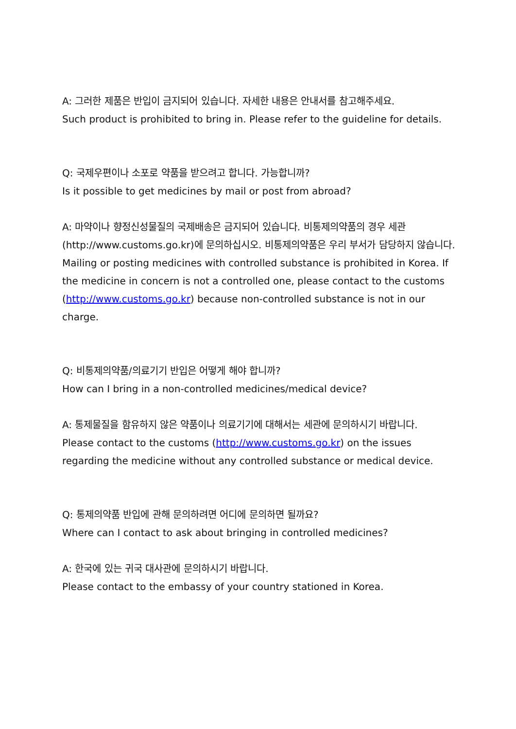A: 그러한 제품은 반입이 금지되어 있습니다. 자세한 내용은 안내서를 참고해주세요.
Such product is prohibited to bring in. Please refer to the guideline for details.
Q: 국제우편이나 소포로 약품을 받으려고 합니다. 가능합니까?
Is it possible to get medicines by mail or post from abroad?
A: 마약이나 향정신성물질의 국제배송은 금지되어 있습니다. 비통제의약품의 경우 세관(http://www.customs.go.kr)에 문의하십시오. 비통제의약품은 우리 부서가 담당하지 않습니다.
Mailing or posting medicines with controlled substance is prohibited in Korea. If the medicine in concern is not a controlled one, please contact to the customs (http://www.customs.go.kr) because non-controlled substance is not in our charge.
Q: 비통제의약품/의료기기 반입은 어떻게 해야 합니까?
How can I bring in a non-controlled medicines/medical device?
A: 통제물질을 함유하지 않은 약품이나 의료기기에 대해서는 세관에 문의하시기 바랍니다.
Please contact to the customs (http://www.customs.go.kr) on the issues regarding the medicine without any controlled substance or medical device.
Q: 통제의약품 반입에 관해 문의하려면 어디에 문의하면 될까요?
Where can I contact to ask about bringing in controlled medicines?
A: 한국에 있는 귀국 대사관에 문의하시기 바랍니다.
Please contact to the embassy of your country stationed in Korea.